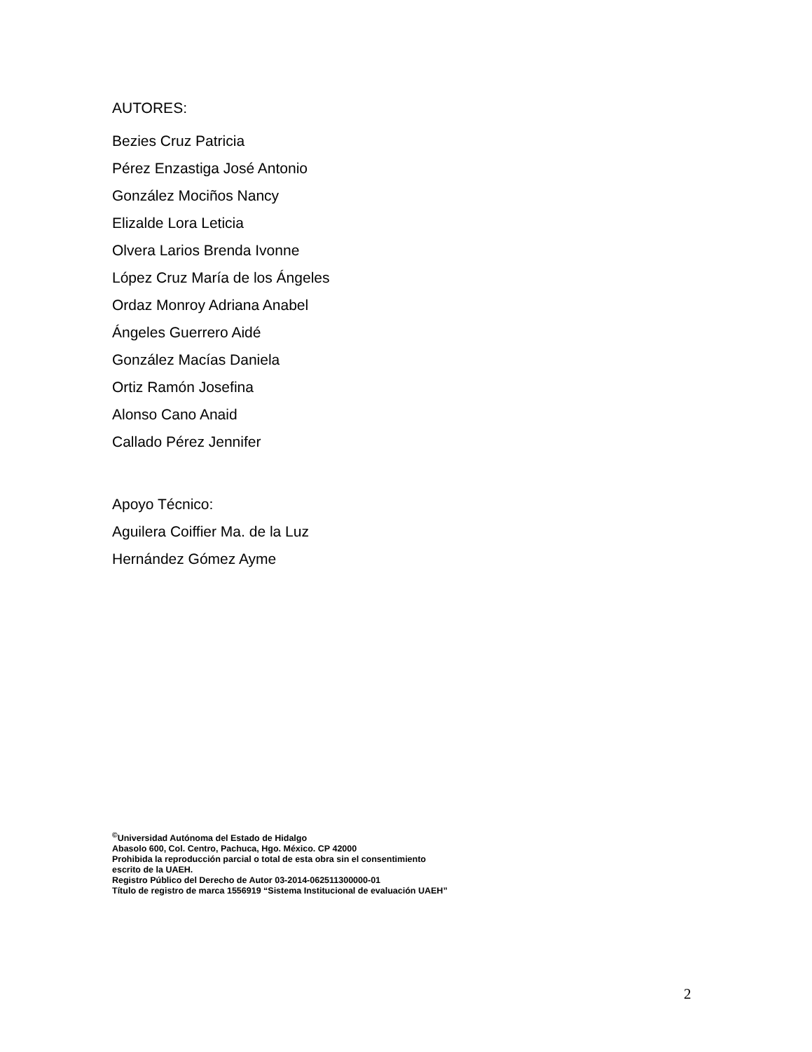AUTORES:
Bezies Cruz Patricia
Pérez Enzastiga José Antonio
González Mociños Nancy
Elizalde Lora Leticia
Olvera Larios Brenda Ivonne
López Cruz María de los Ángeles
Ordaz Monroy Adriana Anabel
Ángeles Guerrero Aidé
González Macías Daniela
Ortiz Ramón Josefina
Alonso Cano Anaid
Callado Pérez Jennifer
Apoyo Técnico:
Aguilera Coiffier Ma. de la Luz
Hernández Gómez Ayme
<sup>©</sup>Universidad Autónoma del Estado de Hidalgo
Abasolo 600, Col. Centro, Pachuca, Hgo. México. CP 42000
Prohibida la reproducción parcial o total de esta obra sin el consentimiento
escrito de la UAEH.
Registro Público del Derecho de Autor 03-2014-062511300000-01
Título de registro de marca 1556919 “Sistema Institucional de evaluación UAEH”
2